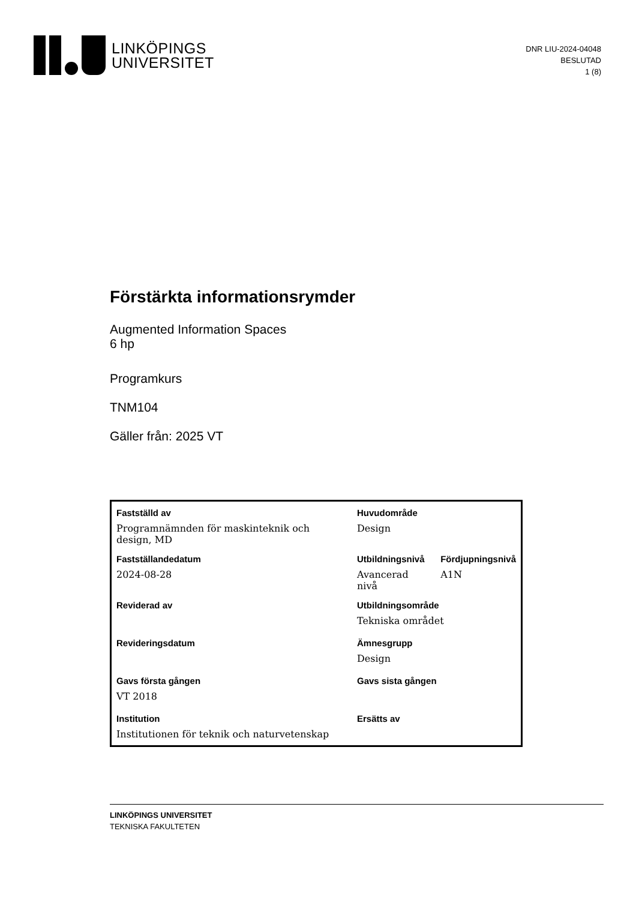LINKÖPINGS
UNIVERSITET
DNR LIU-2024-04048
BESLUTAD
1 (8)
Förstärkta informationsrymder
Augmented Information Spaces
6 hp
Programkurs
TNM104
Gäller från: 2025 VT
| Fastställd av | Huvudområde | |
| --- | --- | --- |
| Programnämnden för maskinteknik och design, MD | Design | |
| Fastställandedatum | Utbildningsnivå | Fördjupningsnivå |
| 2024-08-28 | Avancerad nivå | A1N |
| Reviderad av | Utbildningsområde | |
| | Tekniska området | |
| Revideringsdatum | Ämnesgrupp | |
| | Design | |
| Gavs första gången | Gavs sista gången | |
| VT 2018 | | |
| Institution | Ersätts av | |
| Institutionen för teknik och naturvetenskap | | |
LINKÖPINGS UNIVERSITET
TEKNISKA FAKULTETEN